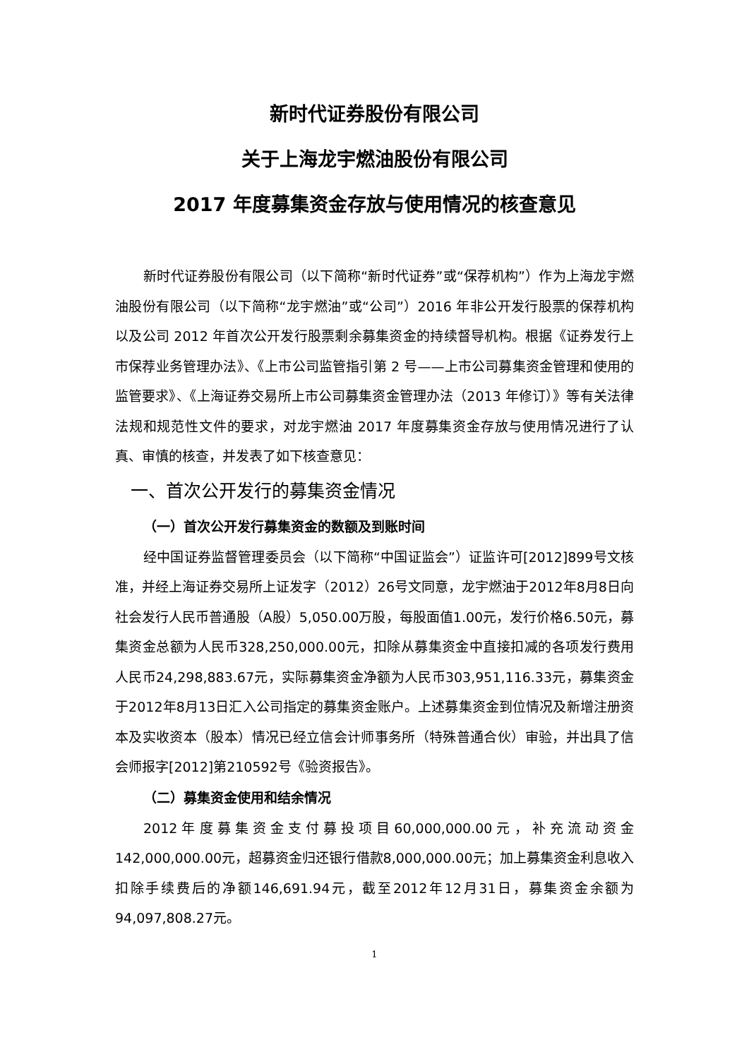新时代证券股份有限公司
关于上海龙宇燃油股份有限公司
2017 年度募集资金存放与使用情况的核查意见
新时代证券股份有限公司（以下简称“新时代证券”或“保荐机构”）作为上海龙宇燃油股份有限公司（以下简称“龙宇燃油”或“公司”）2016 年非公开发行股票的保荐机构以及公司 2012 年首次公开发行股票剩余募集资金的持续督导机构。根据《证券发行上市保荐业务管理办法》、《上市公司监管指引第 2 号——上市公司募集资金管理和使用的监管要求》、《上海证券交易所上市公司募集资金管理办法（2013 年修订）》等有关法律法规和规范性文件的要求，对龙宇燃油 2017 年度募集资金存放与使用情况进行了认真、审慎的核查，并发表了如下核查意见：
一、首次公开发行的募集资金情况
（一）首次公开发行募集资金的数额及到账时间
经中国证券监督管理委员会（以下简称“中国证监会”）证监许可[2012]899号文核准，并经上海证券交易所上证发字（2012）26号文同意，龙宇燃油于2012年8月8日向社会发行人民币普通股（A股）5,050.00万股，每股面值1.00元，发行价格6.50元，募集资金总额为人民币328,250,000.00元，扣除从募集资金中直接扣减的各项发行费用人民币24,298,883.67元，实际募集资金净额为人民币303,951,116.33元，募集资金于2012年8月13日汇入公司指定的募集资金账户。上述募集资金到位情况及新增注册资本及实收资本（股本）情况已经立信会计师事务所（特殊普通合伙）审验，并出具了信会师报字[2012]第210592号《验资报告》。
（二）募集资金使用和结余情况
2012年度募集资金支付募投项目60,000,000.00元，补充流动资金142,000,000.00元，超募资金归还银行借款8,000,000.00元；加上募集资金利息收入扣除手续费后的净额146,691.94元，截至2012年12月31日，募集资金余额为 94,097,808.27元。
1